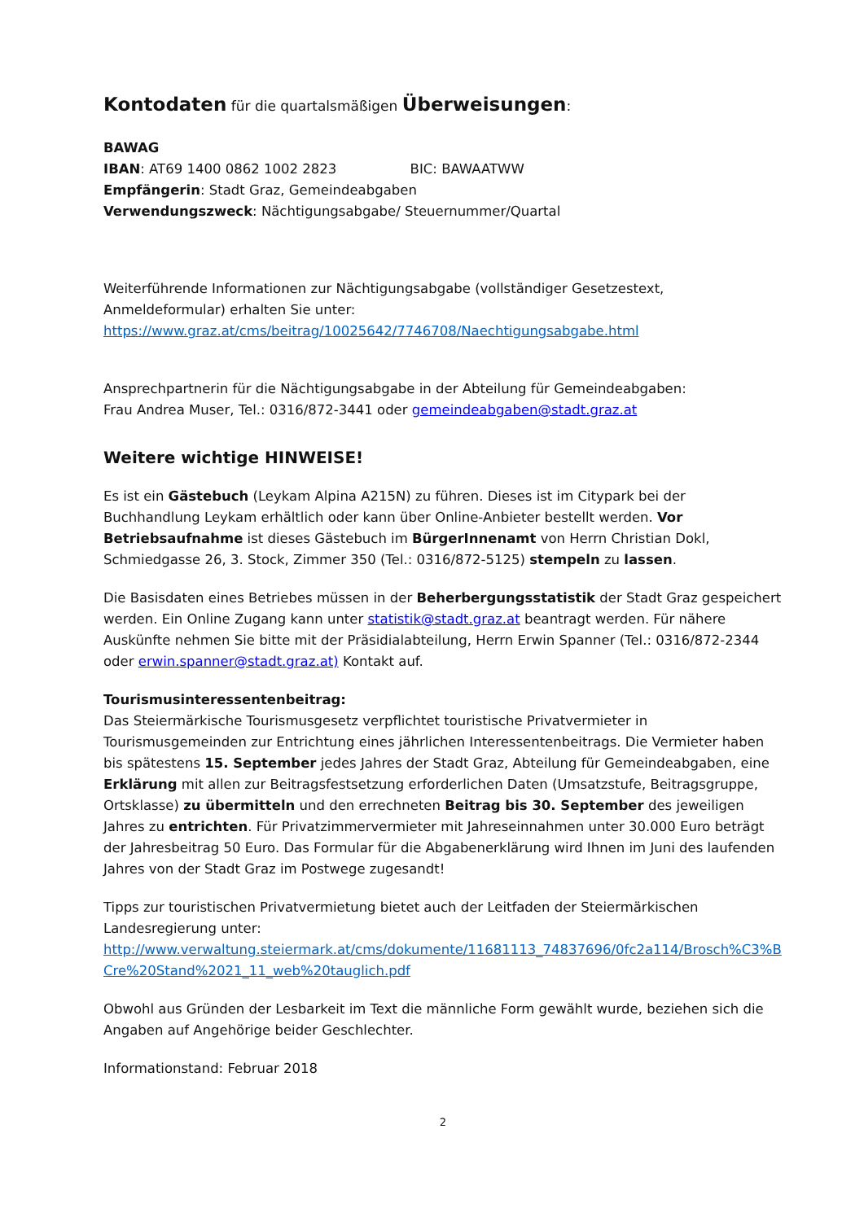Kontodaten für die quartalsmäßigen Überweisungen:
BAWAG
IBAN: AT69 1400 0862 1002 2823 BIC: BAWAATWW
Empfängerin: Stadt Graz, Gemeindeabgaben
Verwendungszweck: Nächtigungsabgabe/ Steuernummer/Quartal
Weiterführende Informationen zur Nächtigungsabgabe (vollständiger Gesetzestext, Anmeldeformular) erhalten Sie unter:
https://www.graz.at/cms/beitrag/10025642/7746708/Naechtigungsabgabe.html
Ansprechpartnerin für die Nächtigungsabgabe in der Abteilung für Gemeindeabgaben:
Frau Andrea Muser, Tel.: 0316/872-3441 oder gemeindeabgaben@stadt.graz.at
Weitere wichtige HINWEISE!
Es ist ein Gästebuch (Leykam Alpina A215N) zu führen. Dieses ist im Citypark bei der Buchhandlung Leykam erhältlich oder kann über Online-Anbieter bestellt werden. Vor Betriebsaufnahme ist dieses Gästebuch im BürgerInnenamt von Herrn Christian Dokl, Schmiedgasse 26, 3. Stock, Zimmer 350 (Tel.: 0316/872-5125) stempeln zu lassen.
Die Basisdaten eines Betriebes müssen in der Beherbergungsstatistik der Stadt Graz gespeichert werden. Ein Online Zugang kann unter statistik@stadt.graz.at beantragt werden. Für nähere Auskünfte nehmen Sie bitte mit der Präsidialabteilung, Herrn Erwin Spanner (Tel.: 0316/872-2344 oder erwin.spanner@stadt.graz.at) Kontakt auf.
Tourismusinteressentenbeitrag:
Das Steiermärkische Tourismusgesetz verpflichtet touristische Privatvermieter in Tourismusgemeinden zur Entrichtung eines jährlichen Interessentenbeitrags. Die Vermieter haben bis spätestens 15. September jedes Jahres der Stadt Graz, Abteilung für Gemeindeabgaben, eine Erklärung mit allen zur Beitragsfestsetzung erforderlichen Daten (Umsatzstufe, Beitragsgruppe, Ortsklasse) zu übermitteln und den errechneten Beitrag bis 30. September des jeweiligen Jahres zu entrichten. Für Privatzimmervermieter mit Jahreseinnahmen unter 30.000 Euro beträgt der Jahresbeitrag 50 Euro. Das Formular für die Abgabenerklärung wird Ihnen im Juni des laufenden Jahres von der Stadt Graz im Postwege zugesandt!
Tipps zur touristischen Privatvermietung bietet auch der Leitfaden der Steiermärkischen Landesregierung unter:
http://www.verwaltung.steiermark.at/cms/dokumente/11681113_74837696/0fc2a114/Brosch%C3%BCre%20Stand%2021_11_web%20tauglich.pdf
Obwohl aus Gründen der Lesbarkeit im Text die männliche Form gewählt wurde, beziehen sich die Angaben auf Angehörige beider Geschlechter.
Informationstand: Februar 2018
2